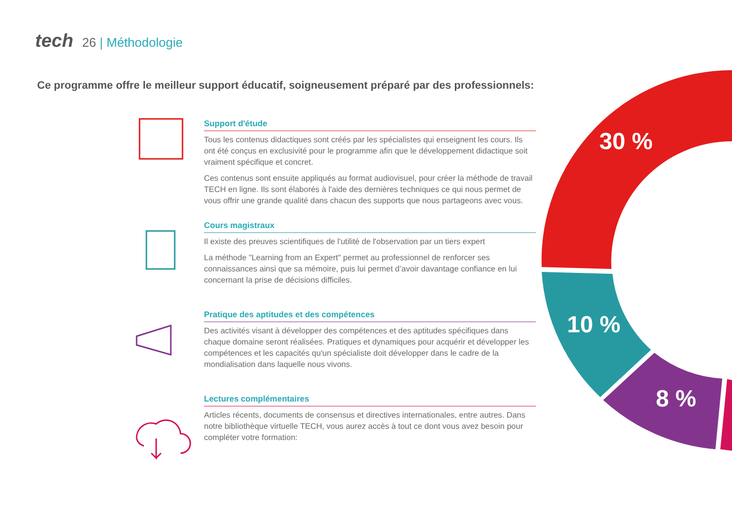tech 26 | Méthodologie
Ce programme offre le meilleur support éducatif, soigneusement préparé par des professionnels:
Support d'étude
Tous les contenus didactiques sont créés par les spécialistes qui enseignent les cours. Ils ont été conçus en exclusivité pour le programme afin que le développement didactique soit vraiment spécifique et concret.
Ces contenus sont ensuite appliqués au format audiovisuel, pour créer la méthode de travail TECH en ligne. Ils sont élaborés à l'aide des dernières techniques ce qui nous permet de vous offrir une grande qualité dans chacun des supports que nous partageons avec vous.
Cours magistraux
Il existe des preuves scientifiques de l'utilité de l'observation par un tiers expert
La méthode "Learning from an Expert" permet au professionnel de renforcer ses connaissances ainsi que sa mémoire, puis lui permet d’avoir davantage confiance en lui concernant la prise de décisions difficiles.
Pratique des aptitudes et des compétences
Des activités visant à développer des compétences et des aptitudes spécifiques dans chaque domaine seront réalisées. Pratiques et dynamiques pour acquérir et développer les compétences et les capacités qu'un spécialiste doit développer dans le cadre de la mondialisation dans laquelle nous vivons.
Lectures complémentaires
Articles récents, documents de consensus et directives internationales, entre autres. Dans notre bibliothèque virtuelle TECH, vous aurez accès à tout ce dont vous avez besoin pour compléter votre formation:
30 %
10 %
8 %